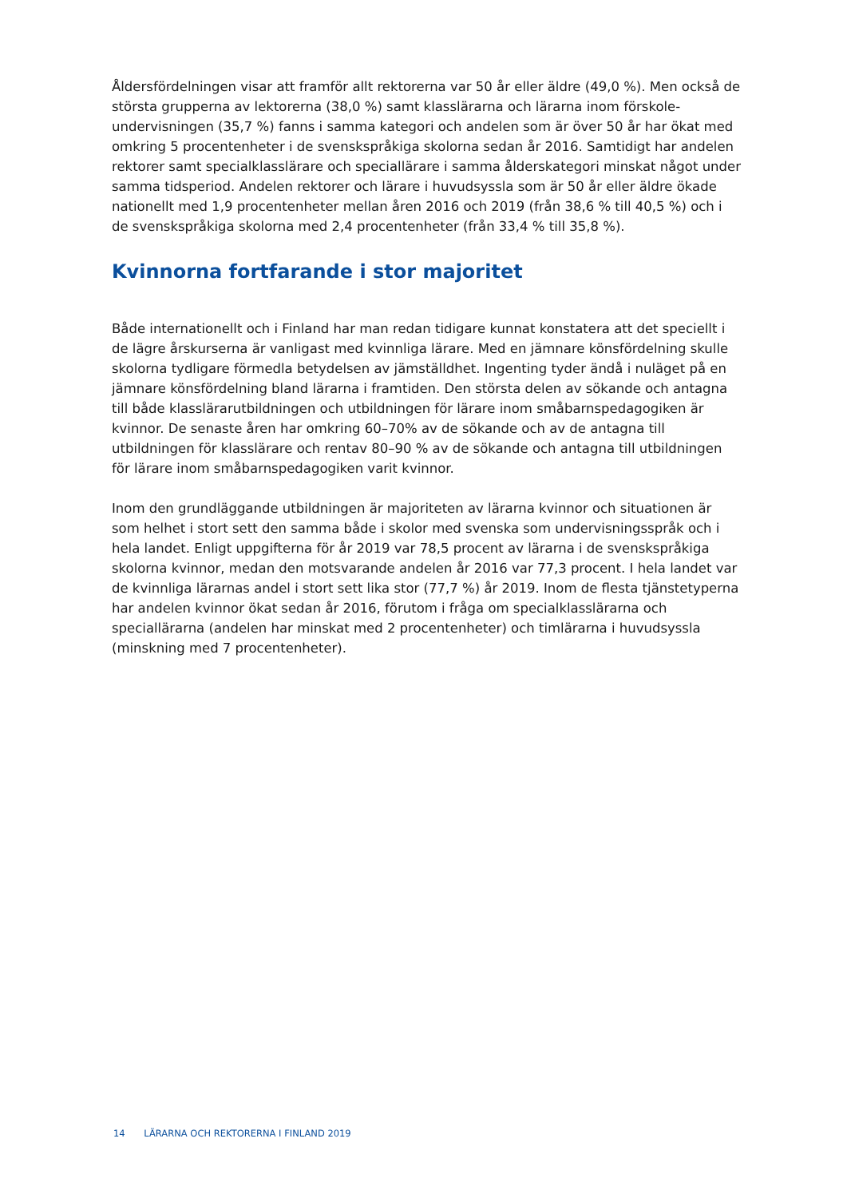Åldersfördelningen visar att framför allt rektorerna var 50 år eller äldre (49,0 %). Men också de största grupperna av lektorerna (38,0 %) samt klasslärarna och lärarna inom förskole­undervisningen (35,7 %) fanns i samma kategori och andelen som är över 50 år har ökat med omkring 5 procentenheter i de svenskspråkiga skolorna sedan år 2016. Samtidigt har andelen rektorer samt specialklasslärare och speciallärare i samma ålderskategori minskat något under samma tidsperiod. Andelen rektorer och lärare i huvudsyssla som är 50 år eller äldre ökade nationellt med 1,9 procentenheter mellan åren 2016 och 2019 (från 38,6 % till 40,5 %) och i de svenskspråkiga skolorna med 2,4 procentenheter (från 33,4 % till 35,8 %).
Kvinnorna fortfarande i stor majoritet
Både internationellt och i Finland har man redan tidigare kunnat konstatera att det speciellt i de lägre årskurserna är vanligast med kvinnliga lärare. Med en jämnare könsfördelning skulle skolorna tydligare förmedla betydelsen av jämställdhet. Ingenting tyder ändå i nuläget på en jämnare könsfördelning bland lärarna i framtiden. Den största delen av sökande och antagna till både klasslärarutbildningen och utbildningen för lärare inom småbarnspedago­giken är kvinnor. De senaste åren har omkring 60–70% av de sökande och av de antagna till utbildningen för klasslärare och rentav 80–90 % av de sökande och antagna till utbildningen för lärare inom småbarnspedagogiken varit kvinnor.
Inom den grundläggande utbildningen är majoriteten av lärarna kvinnor och situationen är som helhet i stort sett den samma både i skolor med svenska som undervisningsspråk och i hela landet. Enligt uppgifterna för år 2019 var 78,5 procent av lärarna i de svenskspråkiga skolorna kvinnor, medan den motsvarande andelen år 2016 var 77,3 procent. I hela landet var de kvinnliga lärarnas andel i stort sett lika stor (77,7 %) år 2019. Inom de flesta tjänste­typerna har andelen kvinnor ökat sedan år 2016, förutom i fråga om specialklasslärarna och speciallärarna (andelen har minskat med 2 procentenheter) och timlärarna i huvudsyssla (minskning med 7 procentenheter).
14 LÄRARNA OCH REKTORERNA I FINLAND 2019